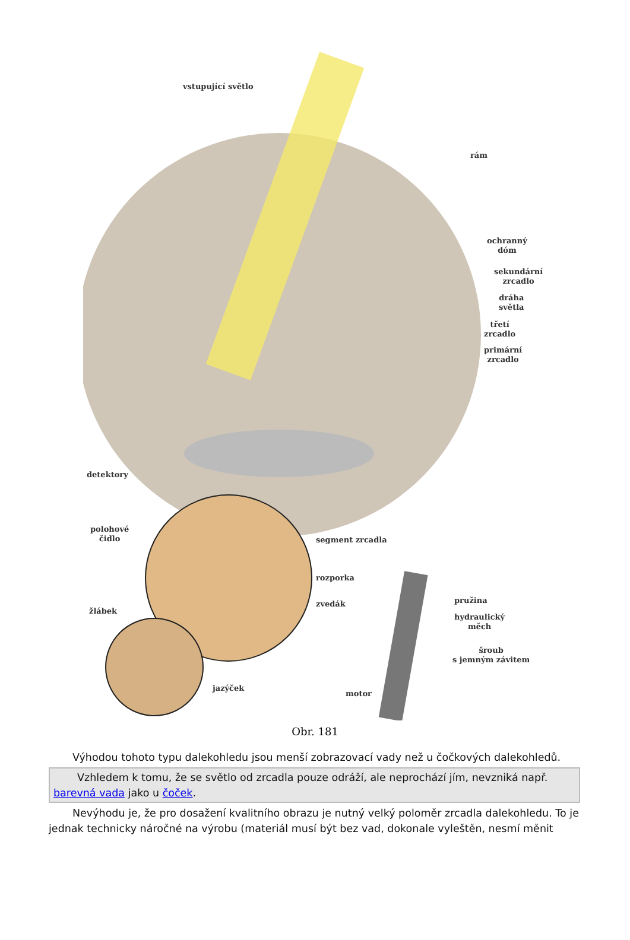vstupující světlo
rám
ochranný
dóm
sekundární
zrcadlo
dráha
světla
třetí
zrcadlo
primární
zrcadlo
detektory
polohové
čidlo
segment zrcadla
rozporka
zvedák
žlábek
pružina
hydraulický
měch
šroub
s jemným závitem
jazýček
motor
Obr. 181
Výhodou tohoto typu dalekohledu jsou menší zobrazovací vady než u čočkových dalekohledů.
Vzhledem k tomu, že se světlo od zrcadla pouze odráží, ale neprochází jím, nevzniká např. barevná vada jako u čoček.
Nevýhodu je, že pro dosažení kvalitního obrazu je nutný velký poloměr zrcadla dalekohledu. To je jednak technicky náročné na výrobu (materiál musí být bez vad, dokonale vyleštěn, nesmí měnit